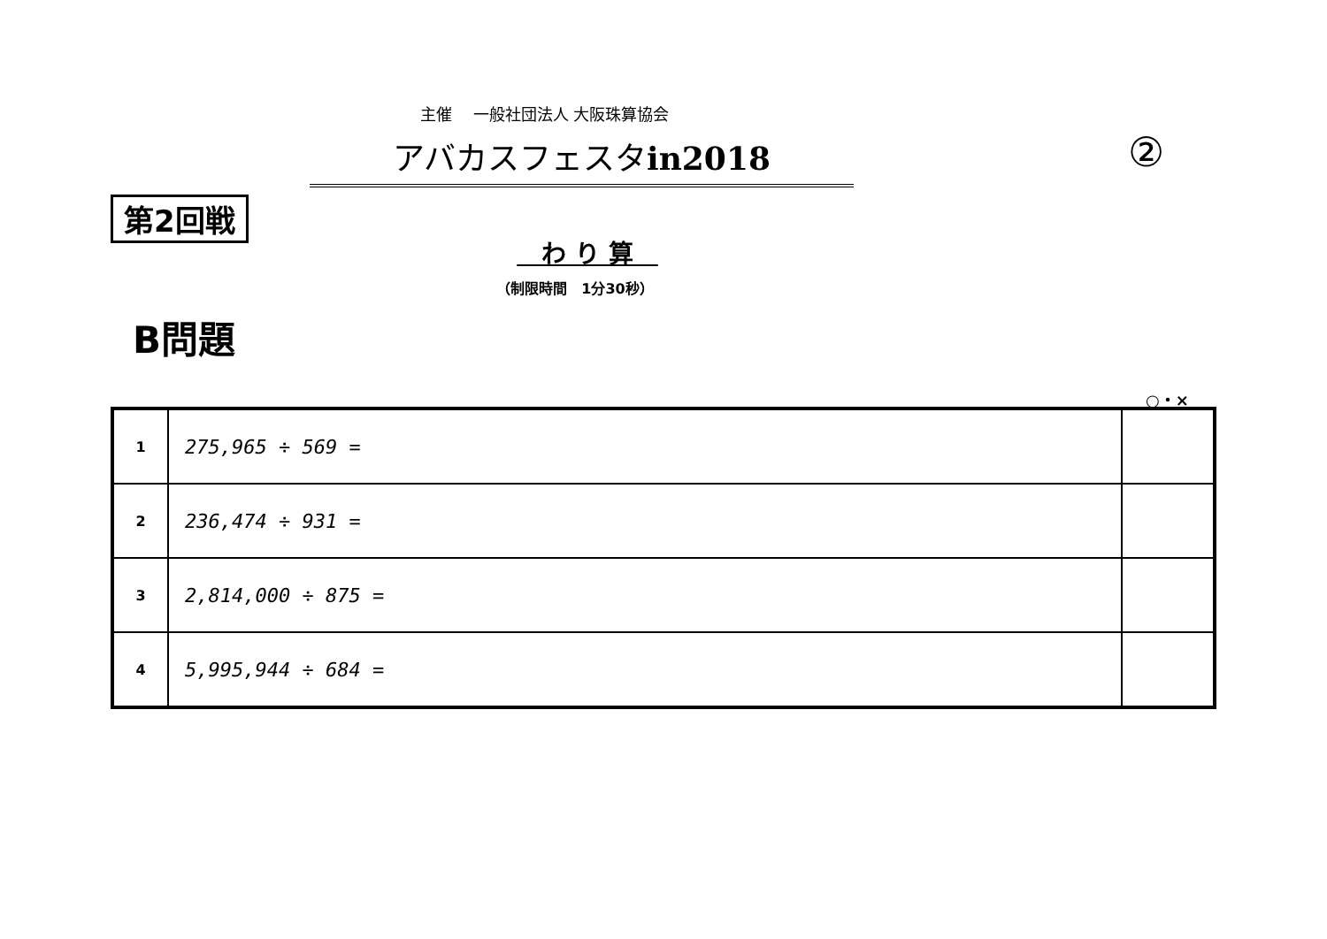主催　 一般社団法人 大阪珠算協会
アバカスフェスタin2018 ②
第2回戦
　わ り 算　
（制限時間　1分30秒）
B問題
○・×
| 1 | 275,965 ÷ 569 = | |
| 2 | 236,474 ÷ 931 = | |
| 3 | 2,814,000 ÷ 875 = | |
| 4 | 5,995,944 ÷ 684 = | |